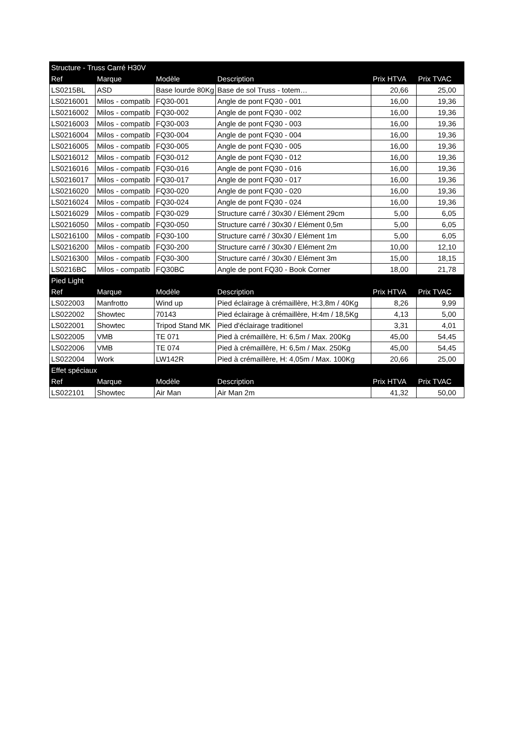| Structure - Truss Carré H30V | | | | | |
| --- | --- | --- | --- | --- | --- |
| Ref | Marque | Modèle | Description | Prix HTVA | Prix TVAC |
| LS0215BL | ASD | Base lourde 80Kg | Base de sol Truss - totem… | 20,66 | 25,00 |
| LS0216001 | Milos - compatib | FQ30-001 | Angle de pont FQ30 - 001 | 16,00 | 19,36 |
| LS0216002 | Milos - compatib | FQ30-002 | Angle de pont FQ30 - 002 | 16,00 | 19,36 |
| LS0216003 | Milos - compatib | FQ30-003 | Angle de pont FQ30 - 003 | 16,00 | 19,36 |
| LS0216004 | Milos - compatib | FQ30-004 | Angle de pont FQ30 - 004 | 16,00 | 19,36 |
| LS0216005 | Milos - compatib | FQ30-005 | Angle de pont FQ30 - 005 | 16,00 | 19,36 |
| LS0216012 | Milos - compatib | FQ30-012 | Angle de pont FQ30 - 012 | 16,00 | 19,36 |
| LS0216016 | Milos - compatib | FQ30-016 | Angle de pont FQ30 - 016 | 16,00 | 19,36 |
| LS0216017 | Milos - compatib | FQ30-017 | Angle de pont FQ30 - 017 | 16,00 | 19,36 |
| LS0216020 | Milos - compatib | FQ30-020 | Angle de pont FQ30 - 020 | 16,00 | 19,36 |
| LS0216024 | Milos - compatib | FQ30-024 | Angle de pont FQ30 - 024 | 16,00 | 19,36 |
| LS0216029 | Milos - compatib | FQ30-029 | Structure carré / 30x30 / Elément 29cm | 5,00 | 6,05 |
| LS0216050 | Milos - compatib | FQ30-050 | Structure carré / 30x30 / Elément 0,5m | 5,00 | 6,05 |
| LS0216100 | Milos - compatib | FQ30-100 | Structure carré / 30x30 / Elément 1m | 5,00 | 6,05 |
| LS0216200 | Milos - compatib | FQ30-200 | Structure carré / 30x30 / Elément 2m | 10,00 | 12,10 |
| LS0216300 | Milos - compatib | FQ30-300 | Structure carré / 30x30 / Elément 3m | 15,00 | 18,15 |
| LS0216BC | Milos - compatib | FQ30BC | Angle de pont FQ30 - Book Corner | 18,00 | 21,78 |
| Pied Light | | | | | |
| Ref | Marque | Modèle | Description | Prix HTVA | Prix TVAC |
| LS022003 | Manfrotto | Wind up | Pied éclairage à crémaillère, H:3,8m / 40Kg | 8,26 | 9,99 |
| LS022002 | Showtec | 70143 | Pied éclairage à crémaillère, H:4m / 18,5Kg | 4,13 | 5,00 |
| LS022001 | Showtec | Tripod Stand MK | Pied d'éclairage traditionel | 3,31 | 4,01 |
| LS022005 | VMB | TE 071 | Pied à crémaillère, H: 6,5m / Max. 200Kg | 45,00 | 54,45 |
| LS022006 | VMB | TE 074 | Pied à crémaillère, H: 6,5m / Max. 250Kg | 45,00 | 54,45 |
| LS022004 | Work | LW142R | Pied à crémaillère, H: 4,05m / Max. 100Kg | 20,66 | 25,00 |
| Effet spéciaux | | | | | |
| Ref | Marque | Modèle | Description | Prix HTVA | Prix TVAC |
| LS022101 | Showtec | Air Man | Air Man 2m | 41,32 | 50,00 |